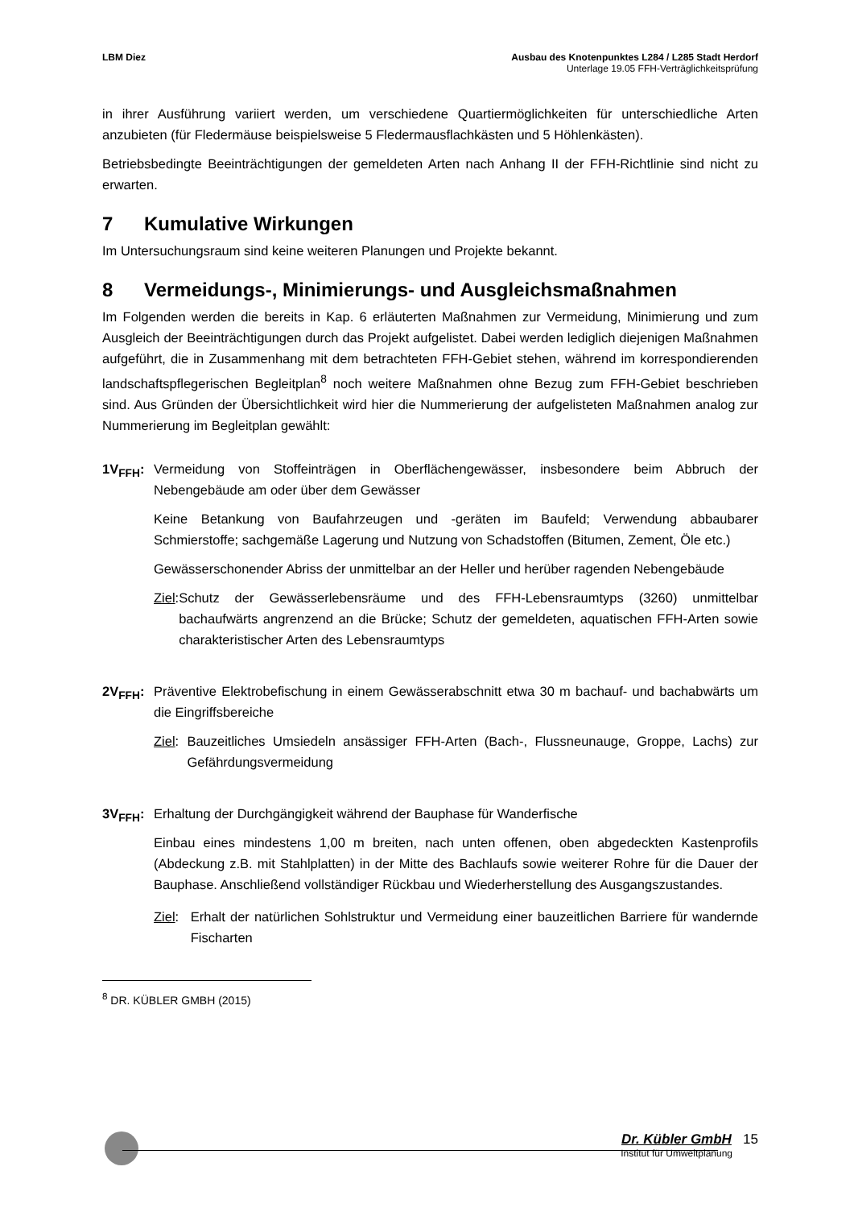LBM Diez Ausbau des Knotenpunktes L284 / L285 Stadt Herdorf
Unterlage 19.05 FFH-Verträglichkeitsprüfung
in ihrer Ausführung variiert werden, um verschiedene Quartiermöglichkeiten für unterschiedliche Arten anzubieten (für Fledermäuse beispielsweise 5 Fledermausflachkästen und 5 Höhlenkästen).
Betriebsbedingte Beeinträchtigungen der gemeldeten Arten nach Anhang II der FFH-Richtlinie sind nicht zu erwarten.
7 Kumulative Wirkungen
Im Untersuchungsraum sind keine weiteren Planungen und Projekte bekannt.
8 Vermeidungs-, Minimierungs- und Ausgleichsmaßnahmen
Im Folgenden werden die bereits in Kap. 6 erläuterten Maßnahmen zur Vermeidung, Minimierung und zum Ausgleich der Beeinträchtigungen durch das Projekt aufgelistet. Dabei werden lediglich diejenigen Maßnahmen aufgeführt, die in Zusammenhang mit dem betrachteten FFH-Gebiet stehen, während im korrespondierenden landschaftspflegerischen Begleitplan<sup>8</sup> noch weitere Maßnahmen ohne Bezug zum FFH-Gebiet beschrieben sind. Aus Gründen der Übersichtlichkeit wird hier die Nummerierung der aufgelisteten Maßnahmen analog zur Nummerierung im Begleitplan gewählt:
1V<sub>FFH</sub>: Vermeidung von Stoffeinträgen in Oberflächengewässer, insbesondere beim Abbruch der Nebengebäude am oder über dem Gewässer
Keine Betankung von Baufahrzeugen und -geräten im Baufeld; Verwendung abbaubarer Schmierstoffe; sachgemäße Lagerung und Nutzung von Schadstoffen (Bitumen, Zement, Öle etc.)
Gewässerschonender Abriss der unmittelbar an der Heller und herüber ragenden Nebengebäude
Ziel: Schutz der Gewässerlebensräume und des FFH-Lebensraumtyps (3260) unmittelbar bachaufwärts angrenzend an die Brücke; Schutz der gemeldeten, aquatischen FFH-Arten sowie charakteristischer Arten des Lebensraumtyps
2V<sub>FFH</sub>: Präventive Elektrobefischung in einem Gewässerabschnitt etwa 30 m bachauf- und bachabwärts um die Eingriffsbereiche
Ziel: Bauzeitliches Umsiedeln ansässiger FFH-Arten (Bach-, Flussneunauge, Groppe, Lachs) zur Gefährdungsvermeidung
3V<sub>FFH</sub>: Erhaltung der Durchgängigkeit während der Bauphase für Wanderfische
Einbau eines mindestens 1,00 m breiten, nach unten offenen, oben abgedeckten Kastenprofils (Abdeckung z.B. mit Stahlplatten) in der Mitte des Bachlaufs sowie weiterer Rohre für die Dauer der Bauphase. Anschließend vollständiger Rückbau und Wiederherstellung des Ausgangszustandes.
Ziel: Erhalt der natürlichen Sohlstruktur und Vermeidung einer bauzeitlichen Barriere für wandernde Fischarten
<sup>8</sup> DR. KÜBLER GMBH (2015)
Dr. Kübler GmbH 15
Institut für Umweltplanung